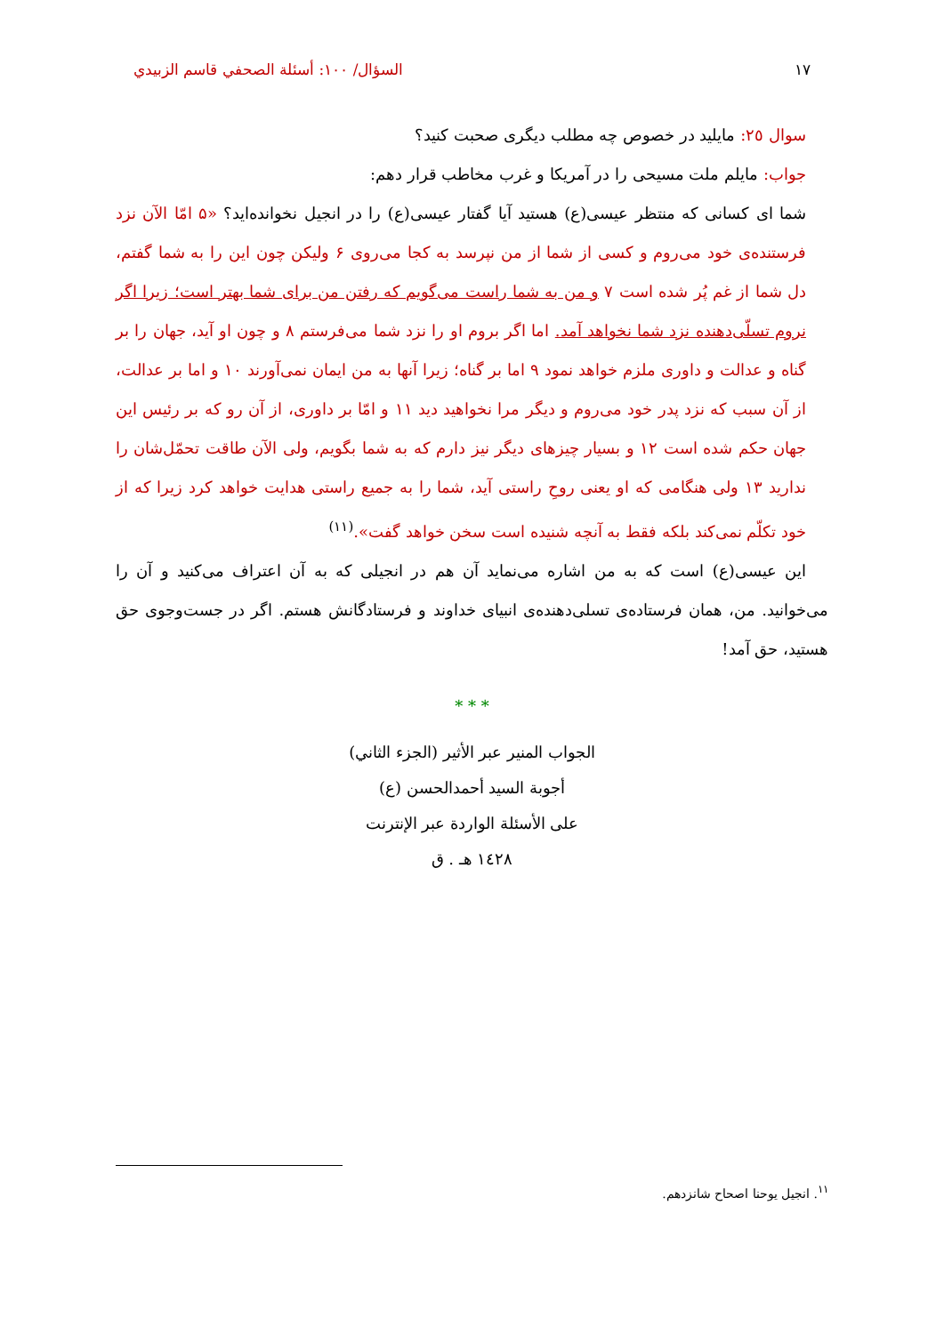١٧ السؤال/ ١٠٠: أسئلة الصحفي قاسم الزبيدي
سوال ٢٥: مایلید در خصوص چه مطلب دیگری صحبت کنید؟
جواب: مایلم ملت مسیحی را در آمریکا و غرب مخاطب قرار دهم:
شما ای کسانی که منتظر عیسی(ع) هستید آیا گفتار عیسی(ع) را در انجیل نخوانده‌اید؟ «۵ امّا الآن نزد فرستنده‌ی خود می‌روم و کسی از شما از من نپرسد به کجا می‌روی ۶ ولیکن چون این را به شما گفتم، دل شما از غم پُر شده است ۷ و من به شما راست می‌گویم که رفتن من برای شما بهتر است؛ زیرا اگر نروم تسلّی‌دهنده نزد شما نخواهد آمد. اما اگر بروم او را نزد شما می‌فرستم ۸ و چون او آید، جهان را بر گناه و عدالت و داوری ملزم خواهد نمود ۹ اما بر گناه؛ زیرا آنها به من ایمان نمی‌آورند ۱۰ و اما بر عدالت، از آن سبب که نزد پدر خود می‌روم و دیگر مرا نخواهید دید ۱۱ و امّا بر داوری، از آن رو که بر رئیس این جهان حکم شده است ۱۲ و بسیار چیزهای دیگر نیز دارم که به شما بگویم، ولی الآن طاقت تحمّل‌شان را ندارید ۱۳ ولی هنگامی که او یعنی روحِ راستی آید، شما را به جمیع راستی هدایت خواهد کرد زیرا که از خود تکلّم نمی‌کند بلکه فقط به آنچه شنیده است سخن خواهد گفت».<sup>(١١)</sup>
این عیسی(ع) است که به من اشاره می‌نماید آن هم در انجیلی که به آن اعتراف می‌کنید و آن را می‌خوانید. من، همان فرستاده‌ی تسلی‌دهنده‌ی انبیای خداوند و فرستادگانش هستم. اگر در جست‌وجوی حق هستید، حق آمد!
* * *
الجواب المنير عبر الأثير (الجزء الثاني)
أجوبة السيد أحمدالحسن (ع)
على الأسئلة الواردة عبر الإنترنت
١٤٢٨ هـ . ق
<sup>١١</sup>. انجیل یوحنا اصحاح شانزدهم.